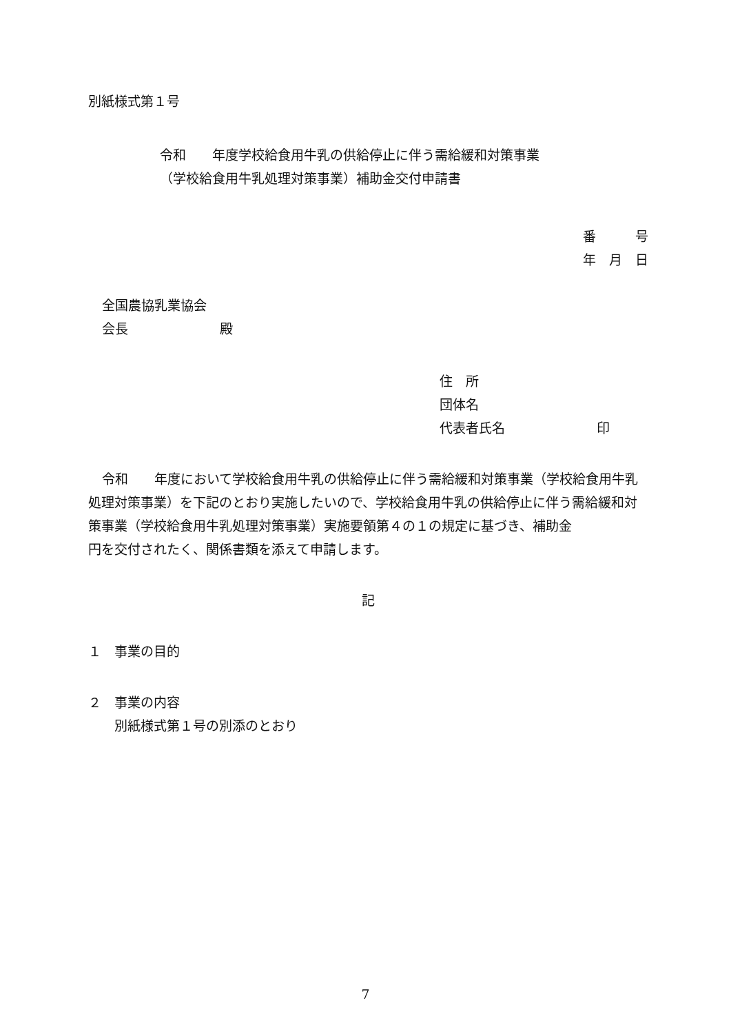別紙様式第１号
令和　　年度学校給食用牛乳の供給停止に伴う需給緩和対策事業
（学校給食用牛乳処理対策事業）補助金交付申請書
番　　　号
年　月　日
全国農協乳業協会
会長　　　　　　　殿
住　所
団体名
代表者氏名　　　　　　　印
令和　　年度において学校給食用牛乳の供給停止に伴う需給緩和対策事業（学校給食用牛乳処理対策事業）を下記のとおり実施したいので、学校給食用牛乳の供給停止に伴う需給緩和対策事業（学校給食用牛乳処理対策事業）実施要領第４の１の規定に基づき、補助金　　　　　円を交付されたく、関係書類を添えて申請します。
記
１　事業の目的
２　事業の内容
　　別紙様式第１号の別添のとおり
7